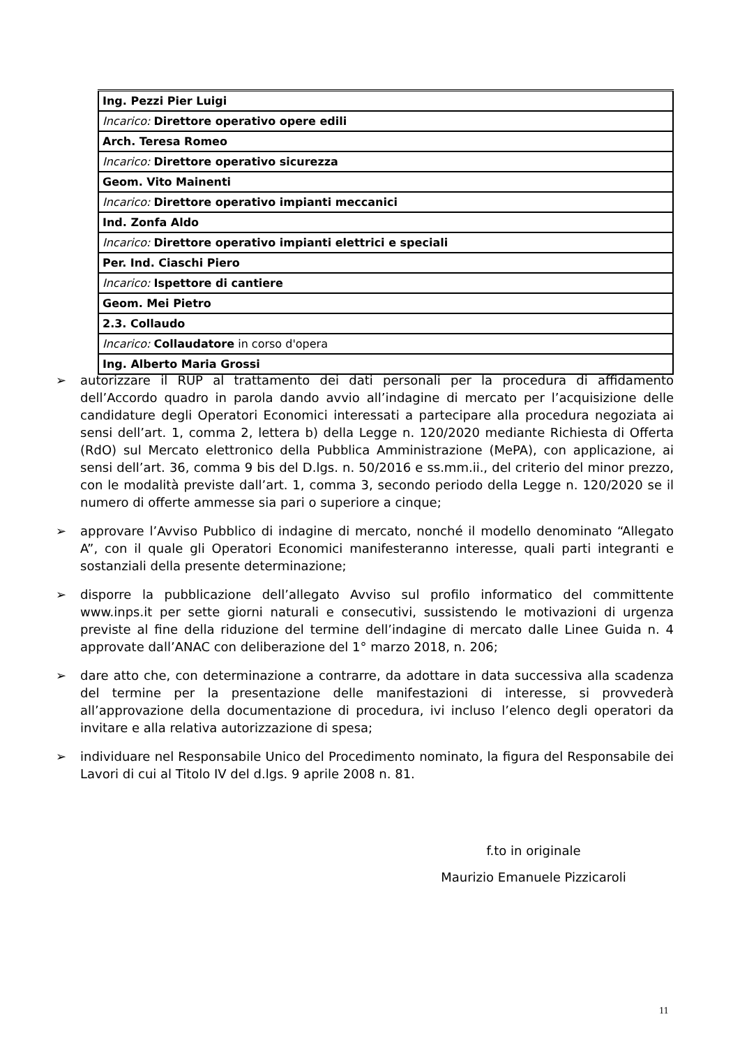| Ing. Pezzi Pier Luigi |
| Incarico: Direttore operativo opere edili |
| Arch. Teresa Romeo |
| Incarico: Direttore operativo sicurezza |
| Geom. Vito Mainenti |
| Incarico: Direttore operativo impianti meccanici |
| Ind. Zonfa Aldo |
| Incarico: Direttore operativo impianti elettrici e speciali |
| Per. Ind. Ciaschi Piero |
| Incarico: Ispettore di cantiere |
| Geom. Mei Pietro |
| 2.3. Collaudo |
| Incarico: Collaudatore in corso d'opera |
| Ing. Alberto Maria Grossi |
➢ autorizzare il RUP al trattamento dei dati personali per la procedura di affidamento dell’Accordo quadro in parola dando avvio all’indagine di mercato per l’acquisizione delle candidature degli Operatori Economici interessati a partecipare alla procedura negoziata ai sensi dell’art. 1, comma 2, lettera b) della Legge n. 120/2020 mediante Richiesta di Offerta (RdO) sul Mercato elettronico della Pubblica Amministrazione (MePA), con applicazione, ai sensi dell’art. 36, comma 9 bis del D.lgs. n. 50/2016 e ss.mm.ii., del criterio del minor prezzo, con le modalità previste dall’art. 1, comma 3, secondo periodo della Legge n. 120/2020 se il numero di offerte ammesse sia pari o superiore a cinque;
➢ approvare l’Avviso Pubblico di indagine di mercato, nonché il modello denominato “Allegato A”, con il quale gli Operatori Economici manifesteranno interesse, quali parti integranti e sostanziali della presente determinazione;
➢ disporre la pubblicazione dell’allegato Avviso sul profilo informatico del committente www.inps.it per sette giorni naturali e consecutivi, sussistendo le motivazioni di urgenza previste al fine della riduzione del termine dell’indagine di mercato dalle Linee Guida n. 4 approvate dall’ANAC con deliberazione del 1° marzo 2018, n. 206;
➢ dare atto che, con determinazione a contrarre, da adottare in data successiva alla scadenza del termine per la presentazione delle manifestazioni di interesse, si provvederà all’approvazione della documentazione di procedura, ivi incluso l’elenco degli operatori da invitare e alla relativa autorizzazione di spesa;
➢ individuare nel Responsabile Unico del Procedimento nominato, la figura del Responsabile dei Lavori di cui al Titolo IV del d.lgs. 9 aprile 2008 n. 81.
f.to in originale
Maurizio Emanuele Pizzicaroli
11